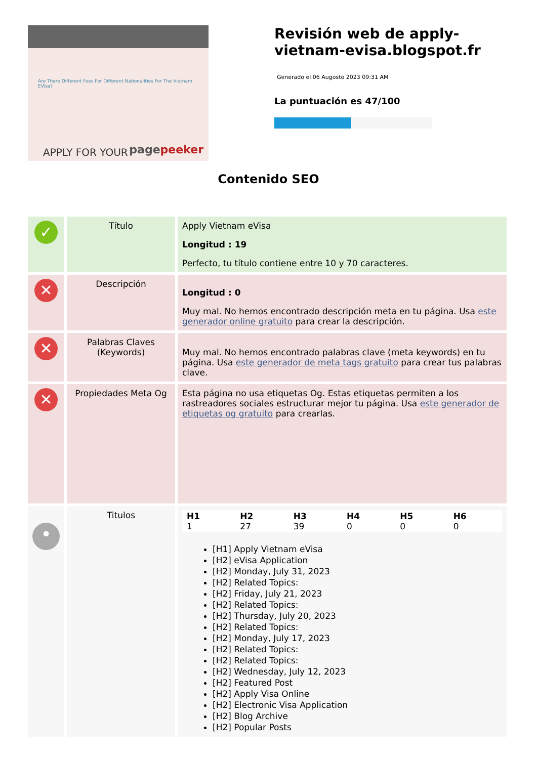Are There Different Fees For Different Nationalities For The Vietnam EVisa?
APPLY FOR YOUR pagepeeker
Revisión web de apply-vietnam-evisa.blogspot.fr
Generado el 06 Augosto 2023 09:31 AM
La puntuación es 47/100
Contenido SEO
| ✓ | Título | Apply Vietnam eVisa Longitud : 19 Perfecto, tu título contiene entre 10 y 70 caracteres. |
| ✕ | Descripción | Longitud : 0 Muy mal. No hemos encontrado descripción meta en tu página. Usa este generador online gratuito para crear la descripción. |
| ✕ | Palabras Claves (Keywords) | Muy mal. No hemos encontrado palabras clave (meta keywords) en tu página. Usa este generador de meta tags gratuito para crear tus palabras clave. |
| ✕ | Propiedades Meta Og | Esta página no usa etiquetas Og. Estas etiquetas permiten a los rastreadores sociales estructurar mejor tu página. Usa este generador de etiquetas og gratuito para crearlas. |
| • | Titulos | / H1 1 / H2 27 / H3 39 / H4 0 / H5 0 / H6 0 / [H1] Apply Vietnam eVisa [H2] eVisa Application [H2] Monday, July 31, 2023 [H2] Related Topics: [H2] Friday, July 21, 2023 [H2] Related Topics: [H2] Thursday, July 20, 2023 [H2] Related Topics: [H2] Monday, July 17, 2023 [H2] Related Topics: [H2] Related Topics: [H2] Wednesday, July 12, 2023 [H2] Featured Post [H2] Apply Visa Online [H2] Electronic Visa Application [H2] Blog Archive [H2] Popular Posts |